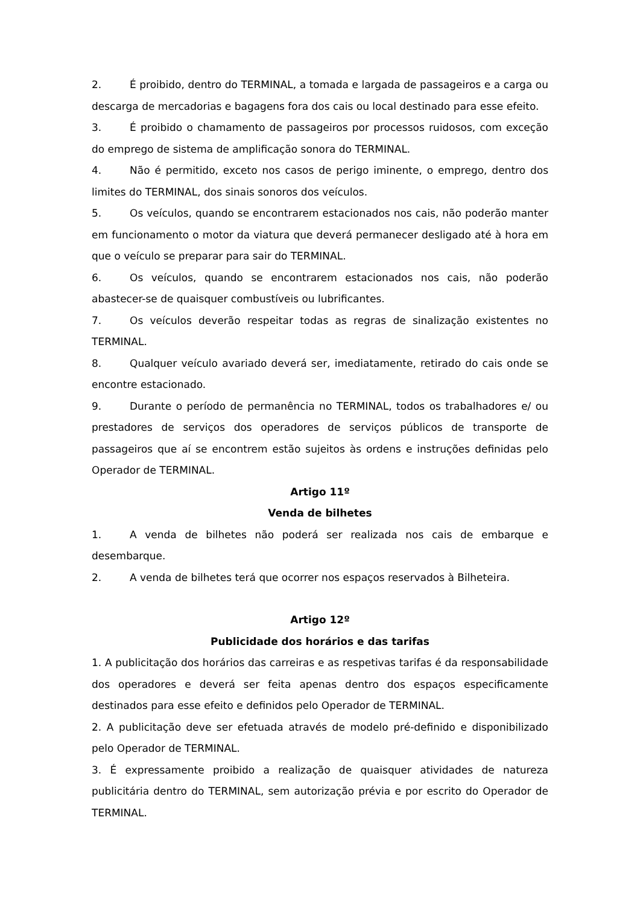2. É proibido, dentro do TERMINAL, a tomada e largada de passageiros e a carga ou descarga de mercadorias e bagagens fora dos cais ou local destinado para esse efeito.
3. É proibido o chamamento de passageiros por processos ruidosos, com exceção do emprego de sistema de amplificação sonora do TERMINAL.
4. Não é permitido, exceto nos casos de perigo iminente, o emprego, dentro dos limites do TERMINAL, dos sinais sonoros dos veículos.
5. Os veículos, quando se encontrarem estacionados nos cais, não poderão manter em funcionamento o motor da viatura que deverá permanecer desligado até à hora em que o veículo se preparar para sair do TERMINAL.
6. Os veículos, quando se encontrarem estacionados nos cais, não poderão abastecer-se de quaisquer combustíveis ou lubrificantes.
7. Os veículos deverão respeitar todas as regras de sinalização existentes no TERMINAL.
8. Qualquer veículo avariado deverá ser, imediatamente, retirado do cais onde se encontre estacionado.
9. Durante o período de permanência no TERMINAL, todos os trabalhadores e/ ou prestadores de serviços dos operadores de serviços públicos de transporte de passageiros que aí se encontrem estão sujeitos às ordens e instruções definidas pelo Operador de TERMINAL.
Artigo 11º
Venda de bilhetes
1. A venda de bilhetes não poderá ser realizada nos cais de embarque e desembarque.
2. A venda de bilhetes terá que ocorrer nos espaços reservados à Bilheteira.
Artigo 12º
Publicidade dos horários e das tarifas
1. A publicitação dos horários das carreiras e as respetivas tarifas é da responsabilidade dos operadores e deverá ser feita apenas dentro dos espaços especificamente destinados para esse efeito e definidos pelo Operador de TERMINAL.
2. A publicitação deve ser efetuada através de modelo pré-definido e disponibilizado pelo Operador de TERMINAL.
3. É expressamente proibido a realização de quaisquer atividades de natureza publicitária dentro do TERMINAL, sem autorização prévia e por escrito do Operador de TERMINAL.